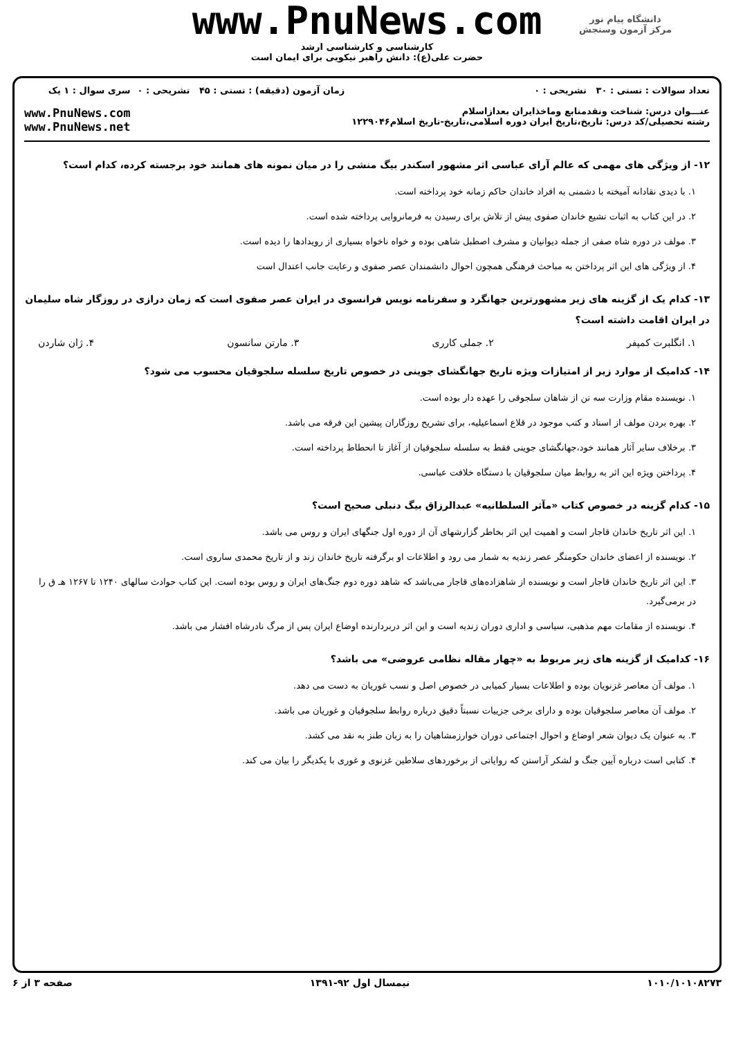دانشگاه پیام نور
مرکز آزمون وسنجش
www.PnuNews.com
کارشناسی و کارشناسی ارشد
حضرت علی(ع): دانش راهبر نیکویی برای ایمان است
تعداد سوالات : تستی : ۳۰ تشریحی : ۰
عنـــوان درس: شناخت ونقدمنابع وماخذایران بعداز‌اسلام
رشته تحصیلی/کد درس: تاریخ،تاریخ ایران دوره اسلامی،تاریخ-تاریخ اسلام۱۲۲۹۰۴۶
زمان آزمون (دقیقه) : تستی : ۴۵ تشریحی : ۰
سری سوال : ۱ یک
www.PnuNews.com
www.PnuNews.net
۱۲- از ویژگی های مهمی که عالم آرای عباسی اثر مشهور اسکندر بیگ منشی را در میان نمونه های همانند خود برجسته کرده، کدام است؟
۱. با دیدی نقادانه آمیخته با دشمنی به افراد خاندان حاکم زمانه خود پرداخته است.
۲. در این کتاب به اثبات تشیع خاندان صفوی پیش از تلاش برای رسیدن به فرمانروایی پرداخته شده است.
۳. مولف در دوره شاه صفی از جمله دیوانیان و مشرف اصطبل شاهی بوده و خواه ناخواه بسیاری از رویدادها را دیده است.
۴. از ویژگی های این اثر پرداختن به مباحث فرهنگی همچون احوال دانشمندان عصر صفوی و رعایت جانب اعتدال است
۱۳- کدام یک از گزینه های زیر مشهورترین جهانگرد و سفرنامه نویس فرانسوی در ایران عصر صفوی است که زمان درازی در روزگار شاه سلیمان در ایران اقامت داشته است؟
۱. انگلبرت کمپفر ۲. جملی کارری ۳. مارتن سانسون ۴. ژان شاردن
۱۴- کدامیک از موارد زیر از امتیازات ویژه تاریخ جهانگشای جوینی در خصوص تاریخ سلسله سلجوقیان محسوب می شود؟
۱. نویسنده مقام وزارت سه تن از شاهان سلجوقی را عهده دار بوده است.
۲. بهره بردن مولف از اسناد و کتب موجود در قلاع اسماعیلیه، برای تشریح روزگاران پیشین این فرقه می باشد.
۳. برخلاف سایر آثار همانند خود،جهانگشای جوینی فقط به سلسله سلجوقیان از آغاز تا انحطاط پرداخته است.
۴. پرداختن ویژه این اثر به روابط میان سلجوقیان با دستگاه خلافت عباسی.
۱۵- کدام گزینه در خصوص کتاب «مآثر السلطانیه» عبدالرزاق بیگ دنبلی صحیح است؟
۱. این اثر تاریخ خاندان قاجار است و اهمیت این اثر بخاطر گزارشهای آن از دوره اول جنگهای ایران و روس می باشد.
۲. نویسنده از اعضای خاندان حکومتگر عصر زندیه به شمار می رود و اطلاعات او برگرفته تاریخ خاندان زند و از تاریخ محمدی ساروی است.
۳. این اثر تاریخ خاندان قاجار است و نویسنده از شاهزاده‌های قاجار می‌باشد که شاهد دوره دوم جنگ‌های ایران و روس بوده است. این کتاب حوادث سالهای ۱۲۴۰ تا ۱۲۶۷ هـ ق را در برمی‌گیرد.
۴. نویسنده از مقامات مهم مذهبی، سیاسی و اداری دوران زندیه است و این اثر دربردارنده اوضاع ایران پس از مرگ نادرشاه افشار می باشد.
۱۶- کدامیک از گزینه های زیر مربوط به «چهار مقاله نظامی عروضی» می باشد؟
۱. مولف آن معاصر غزنویان بوده و اطلاعات بسیار کمیابی در خصوص اصل و نسب غوریان به دست می دهد.
۲. مولف آن معاصر سلجوقیان بوده و دارای برخی جزییات نسبتاً دقیق درباره روابط سلجوقیان و غوریان می باشد.
۳. به عنوان یک دیوان شعر اوضاع و احوال اجتماعی دوران خوارزمشاهیان را به زبان طنز به نقد می کشد.
۴. کتابی است درباره آیین جنگ و لشکر آراستن که روایاتی از برخوردهای سلاطین غزنوی و غوری با یکدیگر را بیان می کند.
۱۰۱۰/۱۰۱۰۸۲۷۳ نیمسال اول ۹۲-۱۳۹۱ صفحه ۳ از ۶